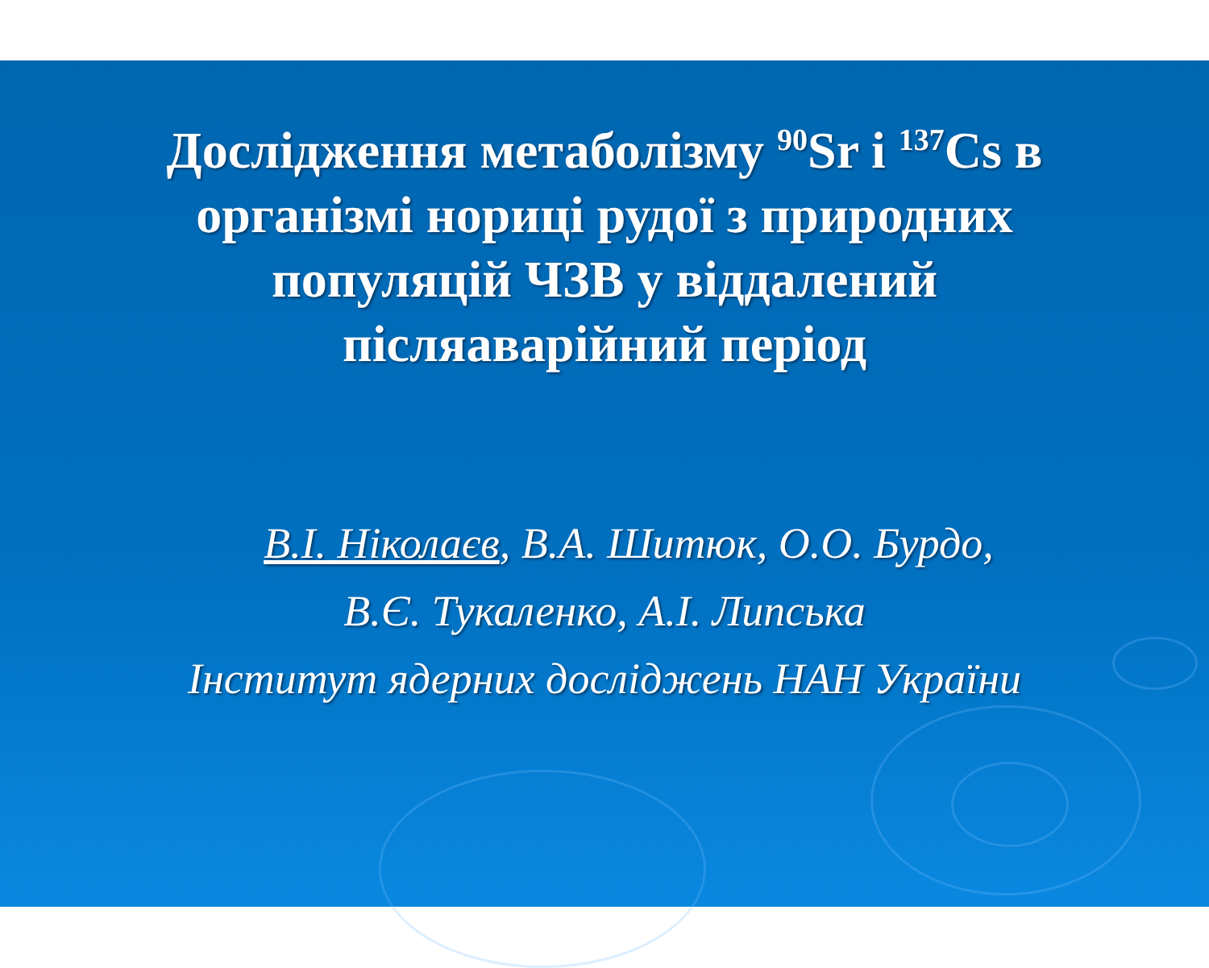Дослідження метаболізму <sup>90</sup>Sr і <sup>137</sup>Cs в
організмі нориці рудої з природних
популяцій ЧЗВ у віддалений
післяаварійний період
В.І. Ніколаєв, В.А. Шитюк, О.О. Бурдо,
В.Є. Тукаленко, А.І. Липська
Інститут ядерних досліджень НАН України